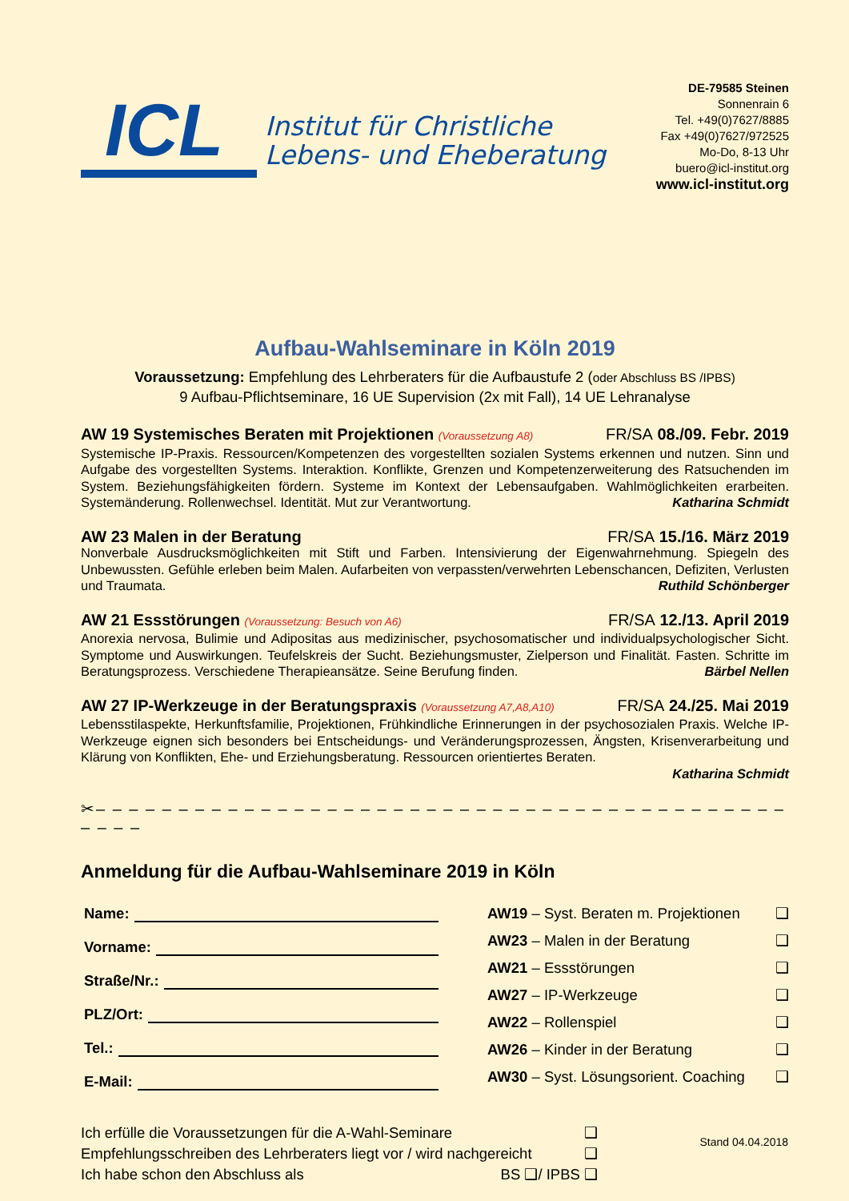ICL
Institut für Christliche
Lebens- und Eheberatung
DE-79585 Steinen
Sonnenrain 6
Tel. +49(0)7627/8885
Fax +49(0)7627/972525
Mo-Do, 8-13 Uhr
buero@icl-institut.org
www.icl-institut.org
Aufbau-Wahlseminare in Köln 2019
Voraussetzung: Empfehlung des Lehrberaters für die Aufbaustufe 2 (oder Abschluss BS /IPBS)
9 Aufbau-Pflichtseminare, 16 UE Supervision (2x mit Fall), 14 UE Lehranalyse
AW 19 Systemisches Beraten mit Projektionen (Voraussetzung A8) FR/SA 08./09. Febr. 2019
Systemische IP-Praxis. Ressourcen/Kompetenzen des vorgestellten sozialen Systems erkennen und nutzen. Sinn und Aufgabe des vorgestellten Systems. Interaktion. Konflikte, Grenzen und Kompetenzerweiterung des Ratsuchenden im System. Beziehungsfähigkeiten fördern. Systeme im Kontext der Lebensaufgaben. Wahlmöglichkeiten erarbeiten. Systemänderung. Rollenwechsel. Identität. Mut zur Verantwortung. Katharina Schmidt
AW 23 Malen in der Beratung FR/SA 15./16. März 2019
Nonverbale Ausdrucksmöglichkeiten mit Stift und Farben. Intensivierung der Eigenwahrnehmung. Spiegeln des Unbewussten. Gefühle erleben beim Malen. Aufarbeiten von verpassten/verwehrten Lebenschancen, Defiziten, Verlusten und Traumata. Ruthild Schönberger
AW 21 Essstörungen (Voraussetzung: Besuch von A6) FR/SA 12./13. April 2019
Anorexia nervosa, Bulimie und Adipositas aus medizinischer, psychosomatischer und individualpsychologischer Sicht. Symptome und Auswirkungen. Teufelskreis der Sucht. Beziehungsmuster, Zielperson und Finalität. Fasten. Schritte im Beratungsprozess. Verschiedene Therapieansätze. Seine Berufung finden. Bärbel Nellen
AW 27 IP-Werkzeuge in der Beratungspraxis (Voraussetzung A7,A8,A10) FR/SA 24./25. Mai 2019
Lebensstilaspekte, Herkunftsfamilie, Projektionen, Frühkindliche Erinnerungen in der psychosozialen Praxis. Welche IP-Werkzeuge eignen sich besonders bei Entscheidungs- und Veränderungsprozessen, Ängsten, Krisenverarbeitung und Klärung von Konflikten, Ehe- und Erziehungsberatung. Ressourcen orientiertes Beraten.
Katharina Schmidt
✂– – – – – – – – – – – – – – – – – – – – – – – – – – – – – – – – – – – – – – – – – – – – – –
Anmeldung für die Aufbau-Wahlseminare 2019 in Köln
Name:
Vorname:
Straße/Nr.:
PLZ/Ort:
Tel.:
E-Mail:
AW19 – Syst. Beraten m. Projektionen ❑
AW23 – Malen in der Beratung ❑
AW21 – Essstörungen ❑
AW27 – IP-Werkzeuge ❑
AW22 – Rollenspiel ❑
AW26 – Kinder in der Beratung ❑
AW30 – Syst. Lösungsorient. Coaching ❑
Ich erfülle die Voraussetzungen für die A-Wahl-Seminare ❑
Empfehlungsschreiben des Lehrberaters liegt vor / wird nachgereicht ❑
Ich habe schon den Abschluss als BS ❑/ IPBS ❑
Stand 04.04.2018